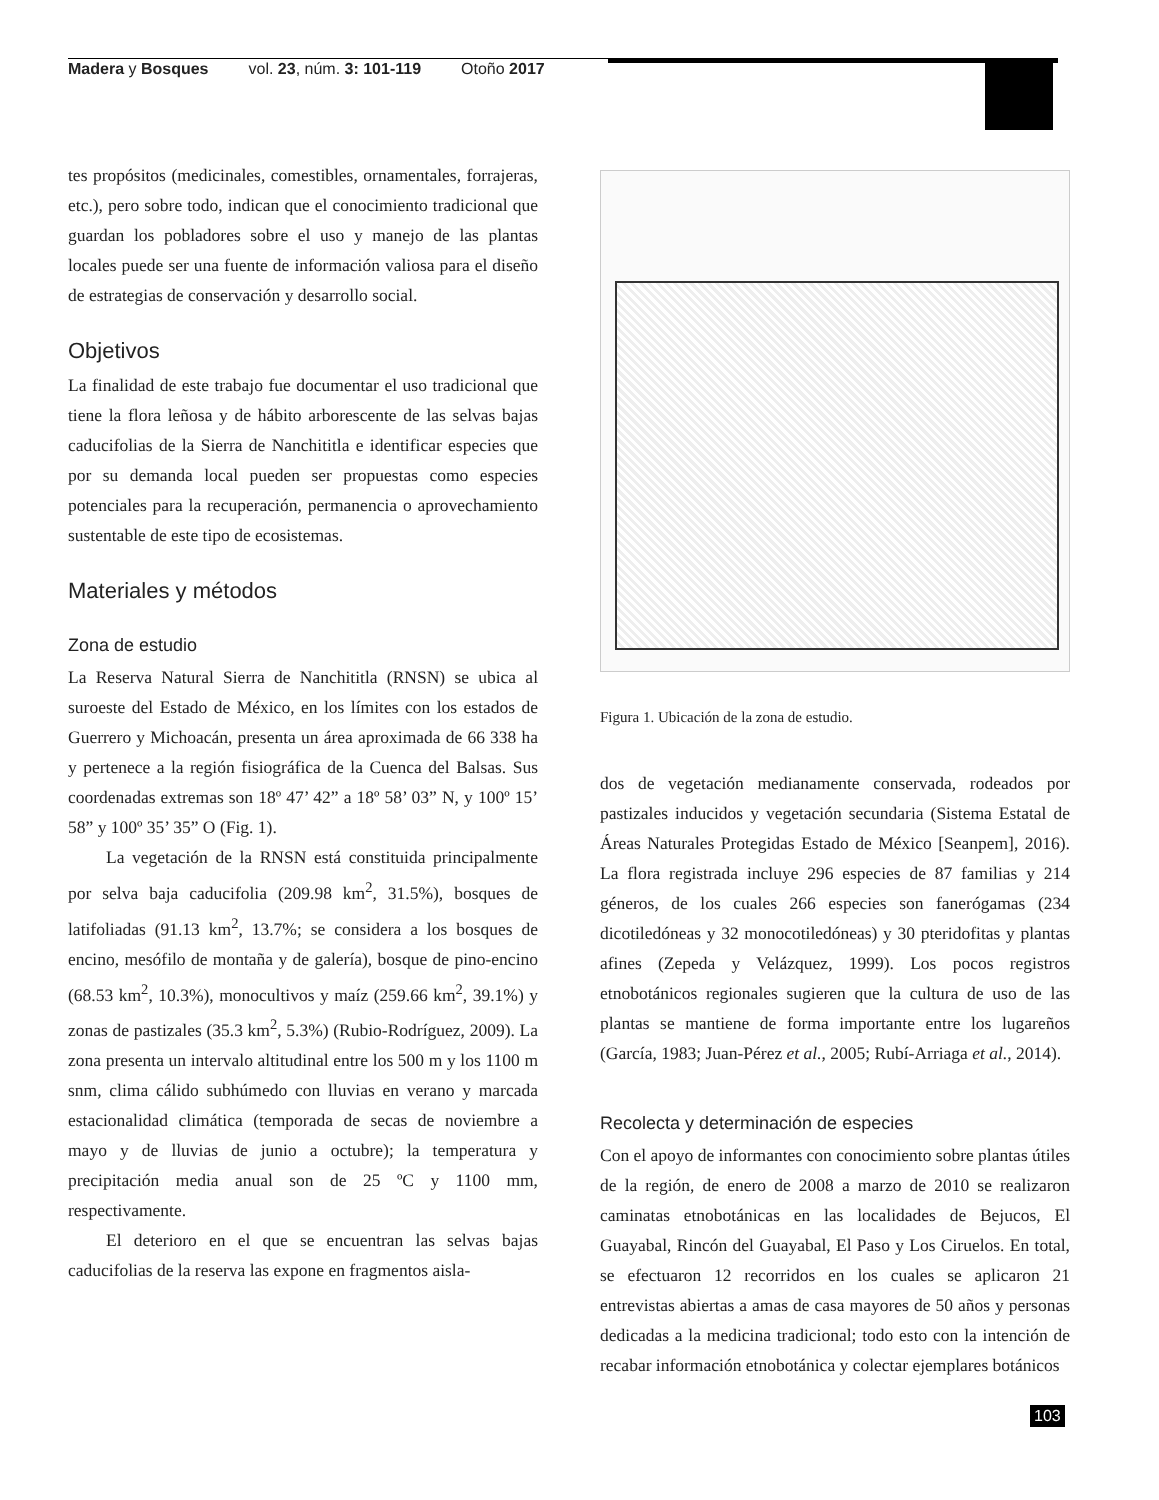Madera y Bosques vol. 23, núm. 3: 101-119 Otoño 2017
tes propósitos (medicinales, comestibles, ornamentales, forrajeras, etc.), pero sobre todo, indican que el conocimiento tradicional que guardan los pobladores sobre el uso y manejo de las plantas locales puede ser una fuente de información valiosa para el diseño de estrategias de conservación y desarrollo social.
Objetivos
La finalidad de este trabajo fue documentar el uso tradicional que tiene la flora leñosa y de hábito arborescente de las selvas bajas caducifolias de la Sierra de Nanchititla e identificar especies que por su demanda local pueden ser propuestas como especies potenciales para la recuperación, permanencia o aprovechamiento sustentable de este tipo de ecosistemas.
Materiales y métodos
Zona de estudio
La Reserva Natural Sierra de Nanchititla (RNSN) se ubica al suroeste del Estado de México, en los límites con los estados de Guerrero y Michoacán, presenta un área aproximada de 66 338 ha y pertenece a la región fisiográfica de la Cuenca del Balsas. Sus coordenadas extremas son 18º 47’ 42” a 18º 58’ 03” N, y 100º 15’ 58” y 100º 35’ 35” O (Fig. 1).
La vegetación de la RNSN está constituida principalmente por selva baja caducifolia (209.98 km<sup>2</sup>, 31.5%), bosques de latifoliadas (91.13 km<sup>2</sup>, 13.7%; se considera a los bosques de encino, mesófilo de montaña y de galería), bosque de pino-encino (68.53 km<sup>2</sup>, 10.3%), monocultivos y maíz (259.66 km<sup>2</sup>, 39.1%) y zonas de pastizales (35.3 km<sup>2</sup>, 5.3%) (Rubio-Rodríguez, 2009). La zona presenta un intervalo altitudinal entre los 500 m y los 1100 m snm, clima cálido subhúmedo con lluvias en verano y marcada estacionalidad climática (temporada de secas de noviembre a mayo y de lluvias de junio a octubre); la temperatura y precipitación media anual son de 25 ºC y 1100 mm, respectivamente.
El deterioro en el que se encuentran las selvas bajas caducifolias de la reserva las expone en fragmentos aisla-
Figura 1. Ubicación de la zona de estudio.
dos de vegetación medianamente conservada, rodeados por pastizales inducidos y vegetación secundaria (Sistema Estatal de Áreas Naturales Protegidas Estado de México [Seanpem], 2016). La flora registrada incluye 296 especies de 87 familias y 214 géneros, de los cuales 266 especies son fanerógamas (234 dicotiledóneas y 32 monocotiledóneas) y 30 pteridofitas y plantas afines (Zepeda y Velázquez, 1999). Los pocos registros etnobotánicos regionales sugieren que la cultura de uso de las plantas se mantiene de forma importante entre los lugareños (García, 1983; Juan-Pérez et al., 2005; Rubí-Arriaga et al., 2014).
Recolecta y determinación de especies
Con el apoyo de informantes con conocimiento sobre plantas útiles de la región, de enero de 2008 a marzo de 2010 se realizaron caminatas etnobotánicas en las localidades de Bejucos, El Guayabal, Rincón del Guayabal, El Paso y Los Ciruelos. En total, se efectuaron 12 recorridos en los cuales se aplicaron 21 entrevistas abiertas a amas de casa mayores de 50 años y personas dedicadas a la medicina tradicional; todo esto con la intención de recabar información etnobotánica y colectar ejemplares botánicos
103